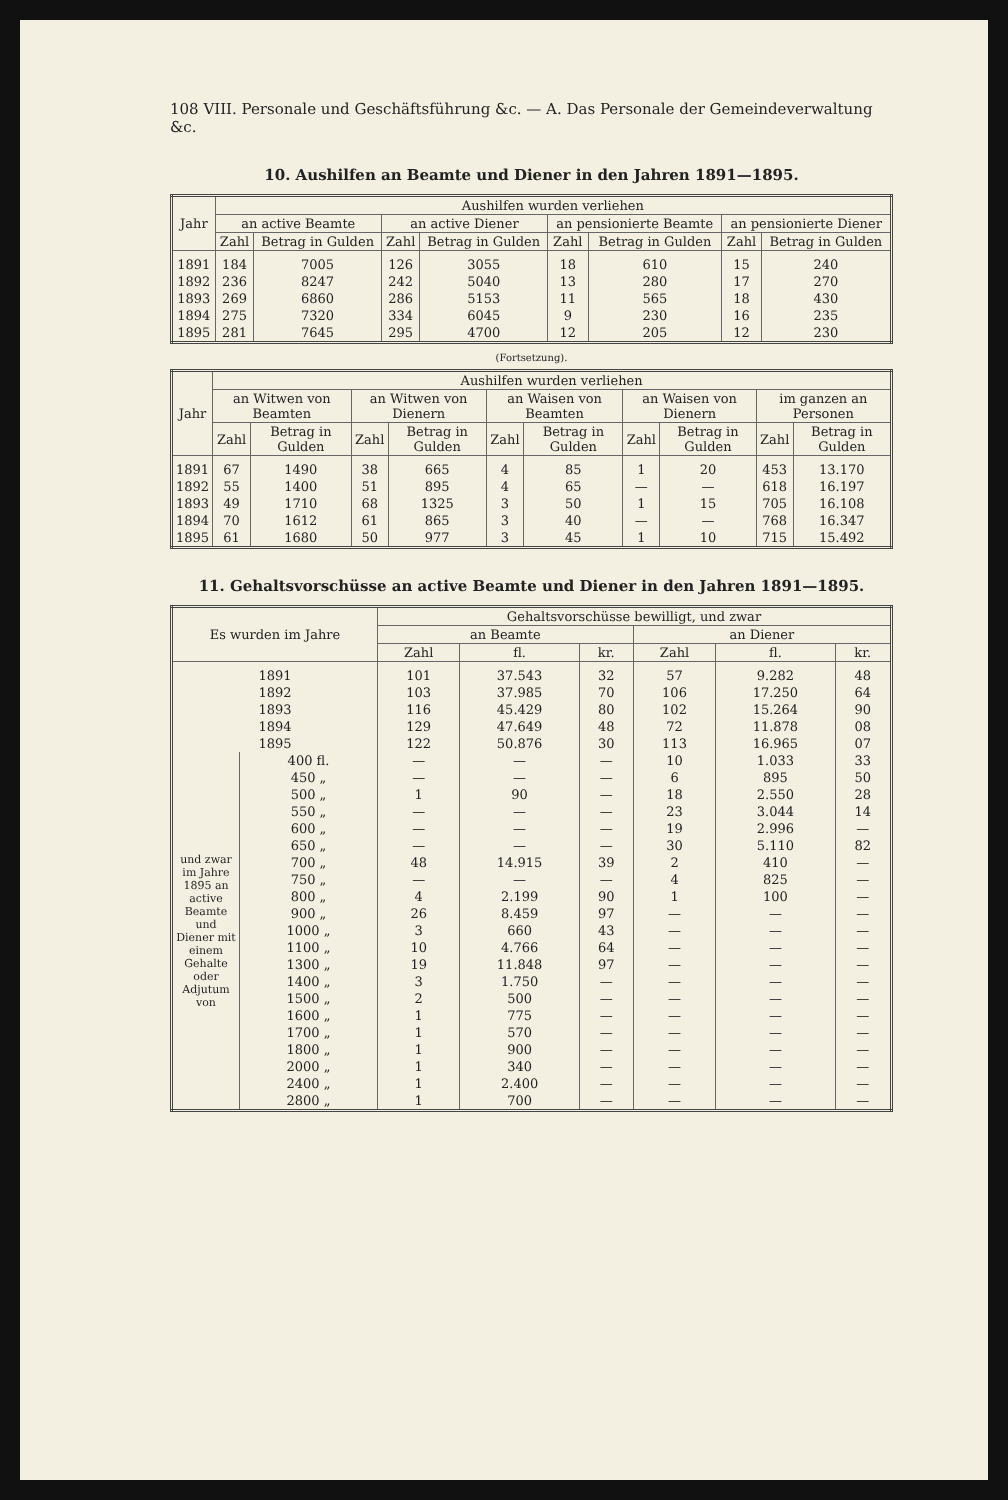108 VIII. Personale und Geschäftsführung &c. — A. Das Personale der Gemeindeverwaltung &c.
10. Aushilfen an Beamte und Diener in den Jahren 1891—1895.
| Jahr | Aushilfen wurden verliehen | | | | | | | |
| --- | --- | --- | --- | --- | --- | --- | --- | --- |
| | an active Beamte | | an active Diener | | an pensionierte Beamte | | an pensionierte Diener | |
| | Zahl | Betrag in Gulden | Zahl | Betrag in Gulden | Zahl | Betrag in Gulden | Zahl | Betrag in Gulden |
| 1891 | 184 | 7005 | 126 | 3055 | 18 | 610 | 15 | 240 |
| 1892 | 236 | 8247 | 242 | 5040 | 13 | 280 | 17 | 270 |
| 1893 | 269 | 6860 | 286 | 5153 | 11 | 565 | 18 | 430 |
| 1894 | 275 | 7320 | 334 | 6045 | 9 | 230 | 16 | 235 |
| 1895 | 281 | 7645 | 295 | 4700 | 12 | 205 | 12 | 230 |
(Fortsetzung).
| Jahr | Aushilfen wurden verliehen | | | | | | | | | |
| --- | --- | --- | --- | --- | --- | --- | --- | --- | --- | --- |
| | an Witwen von Beamten | | an Witwen von Dienern | | an Waisen von Beamten | | an Waisen von Dienern | | im ganzen an Personen | |
| | Zahl | Betrag in Gulden | Zahl | Betrag in Gulden | Zahl | Betrag in Gulden | Zahl | Betrag in Gulden | Zahl | Betrag in Gulden |
| 1891 | 67 | 1490 | 38 | 665 | 4 | 85 | 1 | 20 | 453 | 13.170 |
| 1892 | 55 | 1400 | 51 | 895 | 4 | 65 | — | — | 618 | 16.197 |
| 1893 | 49 | 1710 | 68 | 1325 | 3 | 50 | 1 | 15 | 705 | 16.108 |
| 1894 | 70 | 1612 | 61 | 865 | 3 | 40 | — | — | 768 | 16.347 |
| 1895 | 61 | 1680 | 50 | 977 | 3 | 45 | 1 | 10 | 715 | 15.492 |
11. Gehaltsvorschüsse an active Beamte und Diener in den Jahren 1891—1895.
| Es wurden im Jahre | | Gehaltsvorschüsse bewilligt, und zwar | | | | | |
| --- | --- | --- | --- | --- | --- | --- | --- |
| | | an Beamte | | | an Diener | | |
| | | Zahl | fl. | kr. | Zahl | fl. | kr. |
| 1891 | | 101 | 37.543 | 32 | 57 | 9.282 | 48 |
| 1892 | | 103 | 37.985 | 70 | 106 | 17.250 | 64 |
| 1893 | | 116 | 45.429 | 80 | 102 | 15.264 | 90 |
| 1894 | | 129 | 47.649 | 48 | 72 | 11.878 | 08 |
| 1895 | | 122 | 50.876 | 30 | 113 | 16.965 | 07 |
| und zwar im Jahre 1895 an active Beamte und Diener mit einem Gehalte oder Adjutum von | 400 fl. | — | — | — | 10 | 1.033 | 33 |
| | 450 „ | — | — | — | 6 | 895 | 50 |
| | 500 „ | 1 | 90 | — | 18 | 2.550 | 28 |
| | 550 „ | — | — | — | 23 | 3.044 | 14 |
| | 600 „ | — | — | — | 19 | 2.996 | — |
| | 650 „ | — | — | — | 30 | 5.110 | 82 |
| | 700 „ | 48 | 14.915 | 39 | 2 | 410 | — |
| | 750 „ | — | — | — | 4 | 825 | — |
| | 800 „ | 4 | 2.199 | 90 | 1 | 100 | — |
| | 900 „ | 26 | 8.459 | 97 | — | — | — |
| | 1000 „ | 3 | 660 | 43 | — | — | — |
| | 1100 „ | 10 | 4.766 | 64 | — | — | — |
| | 1300 „ | 19 | 11.848 | 97 | — | — | — |
| | 1400 „ | 3 | 1.750 | — | — | — | — |
| | 1500 „ | 2 | 500 | — | — | — | — |
| | 1600 „ | 1 | 775 | — | — | — | — |
| | 1700 „ | 1 | 570 | — | — | — | — |
| | 1800 „ | 1 | 900 | — | — | — | — |
| | 2000 „ | 1 | 340 | — | — | — | — |
| | 2400 „ | 1 | 2.400 | — | — | — | — |
| | 2800 „ | 1 | 700 | — | — | — | — |